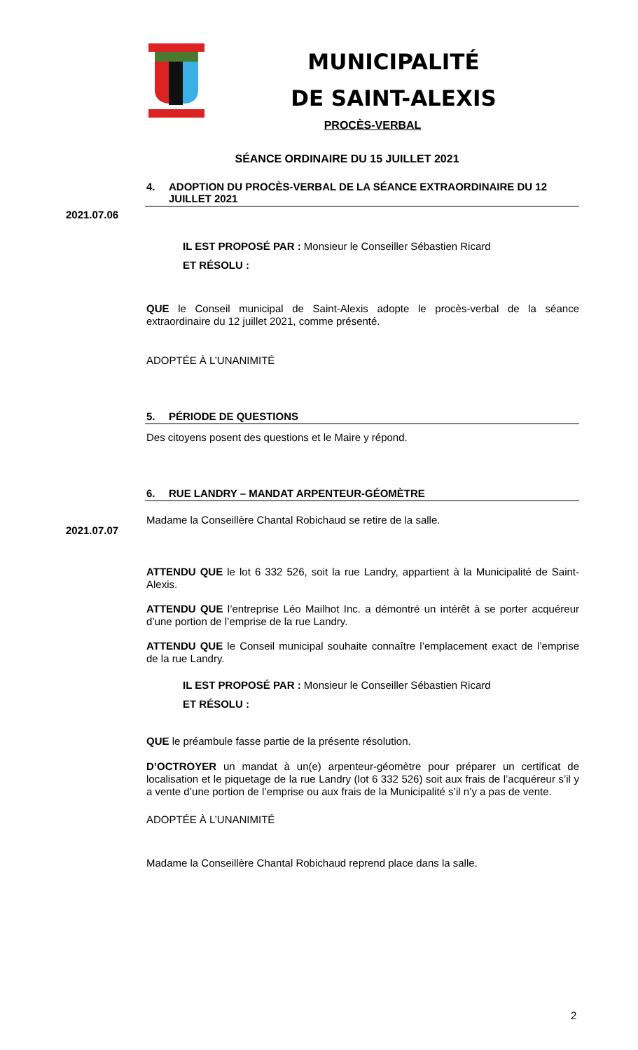MUNICIPALITÉ
DE SAINT-ALEXIS
PROCÈS-VERBAL
SÉANCE ORDINAIRE DU 15 JUILLET 2021
4. ADOPTION DU PROCÈS-VERBAL DE LA SÉANCE EXTRAORDINAIRE DU 12 JUILLET 2021
2021.07.06
IL EST PROPOSÉ PAR : Monsieur le Conseiller Sébastien Ricard
ET RÉSOLU :
QUE le Conseil municipal de Saint-Alexis adopte le procès-verbal de la séance extraordinaire du 12 juillet 2021, comme présenté.
ADOPTÉE À L’UNANIMITÉ
5. PÉRIODE DE QUESTIONS
Des citoyens posent des questions et le Maire y répond.
6. RUE LANDRY – MANDAT ARPENTEUR-GÉOMÈTRE
Madame la Conseillère Chantal Robichaud se retire de la salle.
2021.07.07
ATTENDU QUE le lot 6 332 526, soit la rue Landry, appartient à la Municipalité de Saint-Alexis.
ATTENDU QUE l’entreprise Léo Mailhot Inc. a démontré un intérêt à se porter acquéreur d’une portion de l’emprise de la rue Landry.
ATTENDU QUE le Conseil municipal souhaite connaître l’emplacement exact de l’emprise de la rue Landry.
IL EST PROPOSÉ PAR : Monsieur le Conseiller Sébastien Ricard
ET RÉSOLU :
QUE le préambule fasse partie de la présente résolution.
D’OCTROYER un mandat à un(e) arpenteur-géomètre pour préparer un certificat de localisation et le piquetage de la rue Landry (lot 6 332 526) soit aux frais de l’acquéreur s’il y a vente d’une portion de l’emprise ou aux frais de la Municipalité s’il n’y a pas de vente.
ADOPTÉE À L’UNANIMITÉ
Madame la Conseillère Chantal Robichaud reprend place dans la salle.
2